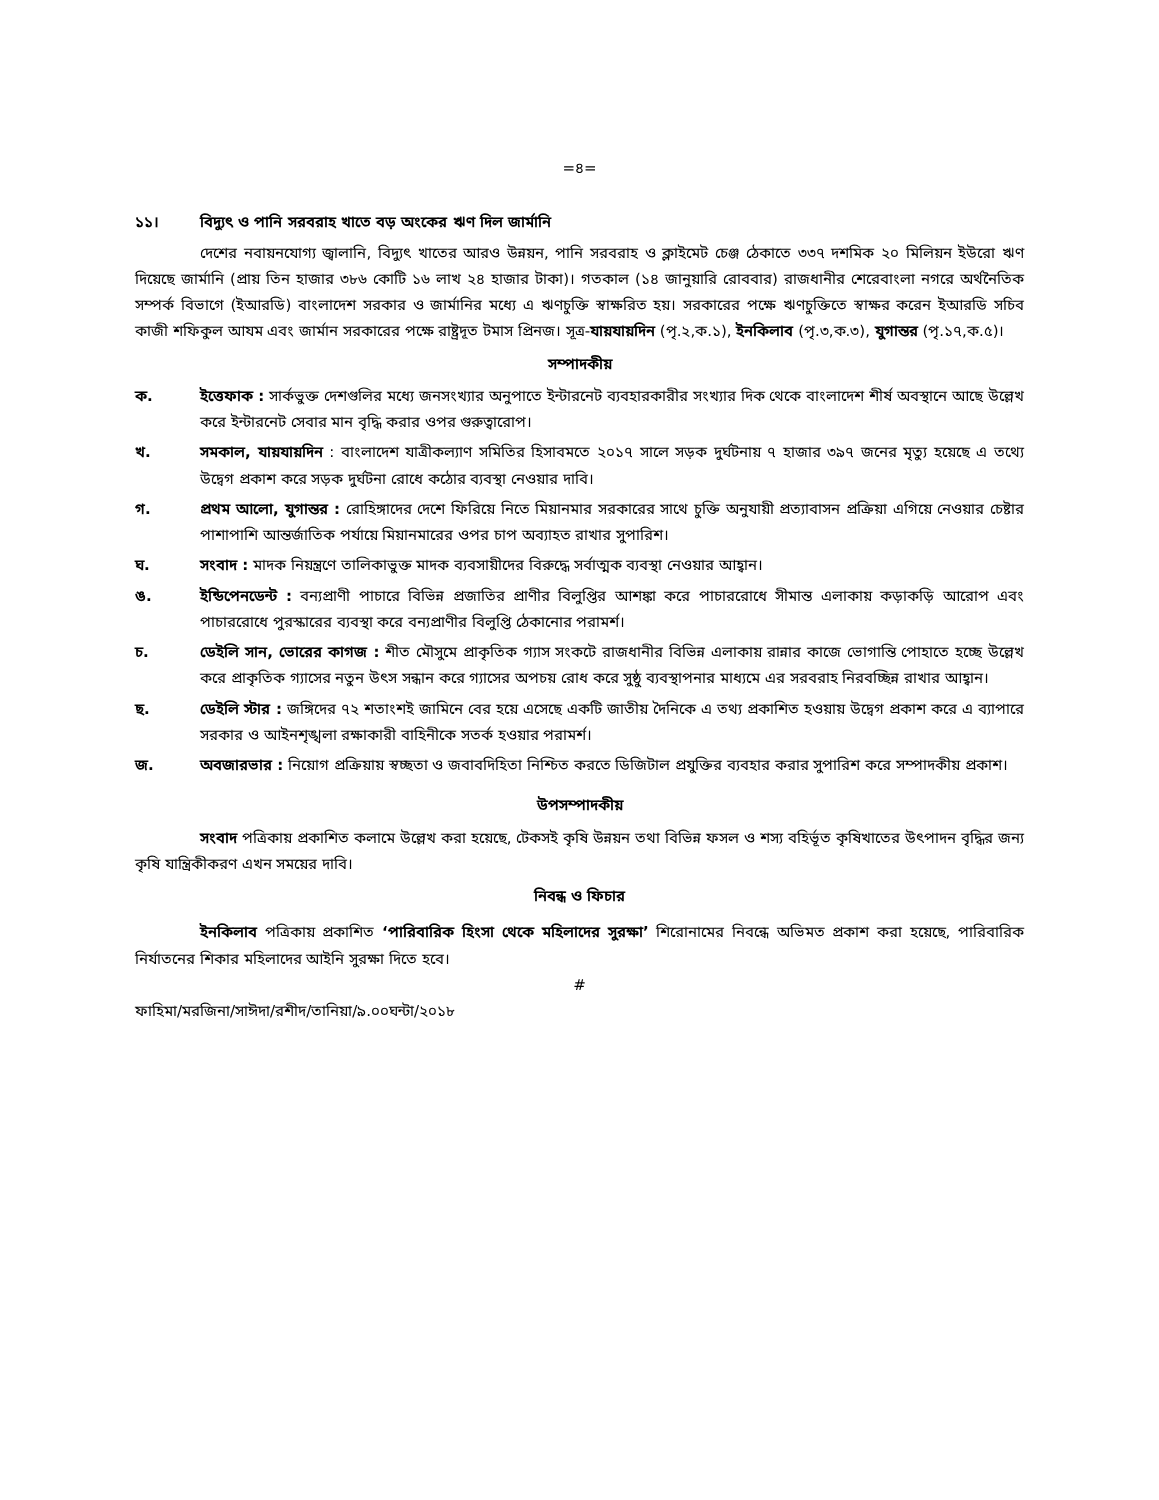=৪=
১১। বিদ্যুৎ ও পানি সরবরাহ খাতে বড় অংকের ঋণ দিল জার্মানি
দেশের নবায়নযোগ্য জ্বালানি, বিদ্যুৎ খাতের আরও উন্নয়ন, পানি সরবরাহ ও ক্লাইমেট চেঞ্জ ঠেকাতে ৩৩৭ দশমিক ২০ মিলিয়ন ইউরো ঋণ দিয়েছে জার্মানি (প্রায় তিন হাজার ৩৮৬ কোটি ১৬ লাখ ২৪ হাজার টাকা)। গতকাল (১৪ জানুয়ারি রোববার) রাজধানীর শেরেবাংলা নগরে অর্থনৈতিক সম্পর্ক বিভাগে (ইআরডি) বাংলাদেশ সরকার ও জার্মানির মধ্যে এ ঋণচুক্তি স্বাক্ষরিত হয়। সরকারের পক্ষে ঋণচুক্তিতে স্বাক্ষর করেন ইআরডি সচিব কাজী শফিকুল আযম এবং জার্মান সরকারের পক্ষে রাষ্ট্রদূত টমাস প্রিনজ। সূত্র-যায়যায়দিন (পৃ.২,ক.১), ইনকিলাব (পৃ.৩,ক.৩), যুগান্তর (পৃ.১৭,ক.৫)।
সম্পাদকীয়
ক. ইত্তেফাক : সার্কভুক্ত দেশগুলির মধ্যে জনসংখ্যার অনুপাতে ইন্টারনেট ব্যবহারকারীর সংখ্যার দিক থেকে বাংলাদেশ শীর্ষ অবস্থানে আছে উল্লেখ করে ইন্টারনেট সেবার মান বৃদ্ধি করার ওপর গুরুত্বারোপ।
খ. সমকাল, যায়যায়দিন : বাংলাদেশ যাত্রীকল্যাণ সমিতির হিসাবমতে ২০১৭ সালে সড়ক দুর্ঘটনায় ৭ হাজার ৩৯৭ জনের মৃত্যু হয়েছে এ তথ্যে উদ্বেগ প্রকাশ করে সড়ক দুর্ঘটনা রোধে কঠোর ব্যবস্থা নেওয়ার দাবি।
গ. প্রথম আলো, যুগান্তর : রোহিঙ্গাদের দেশে ফিরিয়ে নিতে মিয়ানমার সরকারের সাথে চুক্তি অনুযায়ী প্রত্যাবাসন প্রক্রিয়া এগিয়ে নেওয়ার চেষ্টার পাশাপাশি আন্তর্জাতিক পর্যায়ে মিয়ানমারের ওপর চাপ অব্যাহত রাখার সুপারিশ।
ঘ. সংবাদ : মাদক নিয়ন্ত্রণে তালিকাভুক্ত মাদক ব্যবসায়ীদের বিরুদ্ধে সর্বাত্মক ব্যবস্থা নেওয়ার আহ্বান।
ঙ. ইন্ডিপেনডেন্ট : বন্যপ্রাণী পাচারে বিভিন্ন প্রজাতির প্রাণীর বিলুপ্তির আশঙ্কা করে পাচাররোধে সীমান্ত এলাকায় কড়াকড়ি আরোপ এবং পাচাররোধে পুরস্কারের ব্যবস্থা করে বন্যপ্রাণীর বিলুপ্তি ঠেকানোর পরামর্শ।
চ. ডেইলি সান, ভোরের কাগজ : শীত মৌসুমে প্রাকৃতিক গ্যাস সংকটে রাজধানীর বিভিন্ন এলাকায় রান্নার কাজে ভোগান্তি পোহাতে হচ্ছে উল্লেখ করে প্রাকৃতিক গ্যাসের নতুন উৎস সন্ধান করে গ্যাসের অপচয় রোধ করে সুষ্ঠু ব্যবস্থাপনার মাধ্যমে এর সরবরাহ নিরবচ্ছিন্ন রাখার আহ্বান।
ছ. ডেইলি স্টার : জঙ্গিদের ৭২ শতাংশই জামিনে বের হয়ে এসেছে একটি জাতীয় দৈনিকে এ তথ্য প্রকাশিত হওয়ায় উদ্বেগ প্রকাশ করে এ ব্যাপারে সরকার ও আইনশৃঙ্খলা রক্ষাকারী বাহিনীকে সতর্ক হওয়ার পরামর্শ।
জ. অবজারভার : নিয়োগ প্রক্রিয়ায় স্বচ্ছতা ও জবাবদিহিতা নিশ্চিত করতে ডিজিটাল প্রযুক্তির ব্যবহার করার সুপারিশ করে সম্পাদকীয় প্রকাশ।
উপসম্পাদকীয়
সংবাদ পত্রিকায় প্রকাশিত কলামে উল্লেখ করা হয়েছে, টেকসই কৃষি উন্নয়ন তথা বিভিন্ন ফসল ও শস্য বহির্ভূত কৃষিখাতের উৎপাদন বৃদ্ধির জন্য কৃষি যান্ত্রিকীকরণ এখন সময়ের দাবি।
নিবন্ধ ও ফিচার
ইনকিলাব পত্রিকায় প্রকাশিত ‘পারিবারিক হিংসা থেকে মহিলাদের সুরক্ষা’ শিরোনামের নিবন্ধে অভিমত প্রকাশ করা হয়েছে, পারিবারিক নির্যাতনের শিকার মহিলাদের আইনি সুরক্ষা দিতে হবে।
#
ফাহিমা/মরজিনা/সাঈদা/রশীদ/তানিয়া/৯.০০ঘন্টা/২০১৮